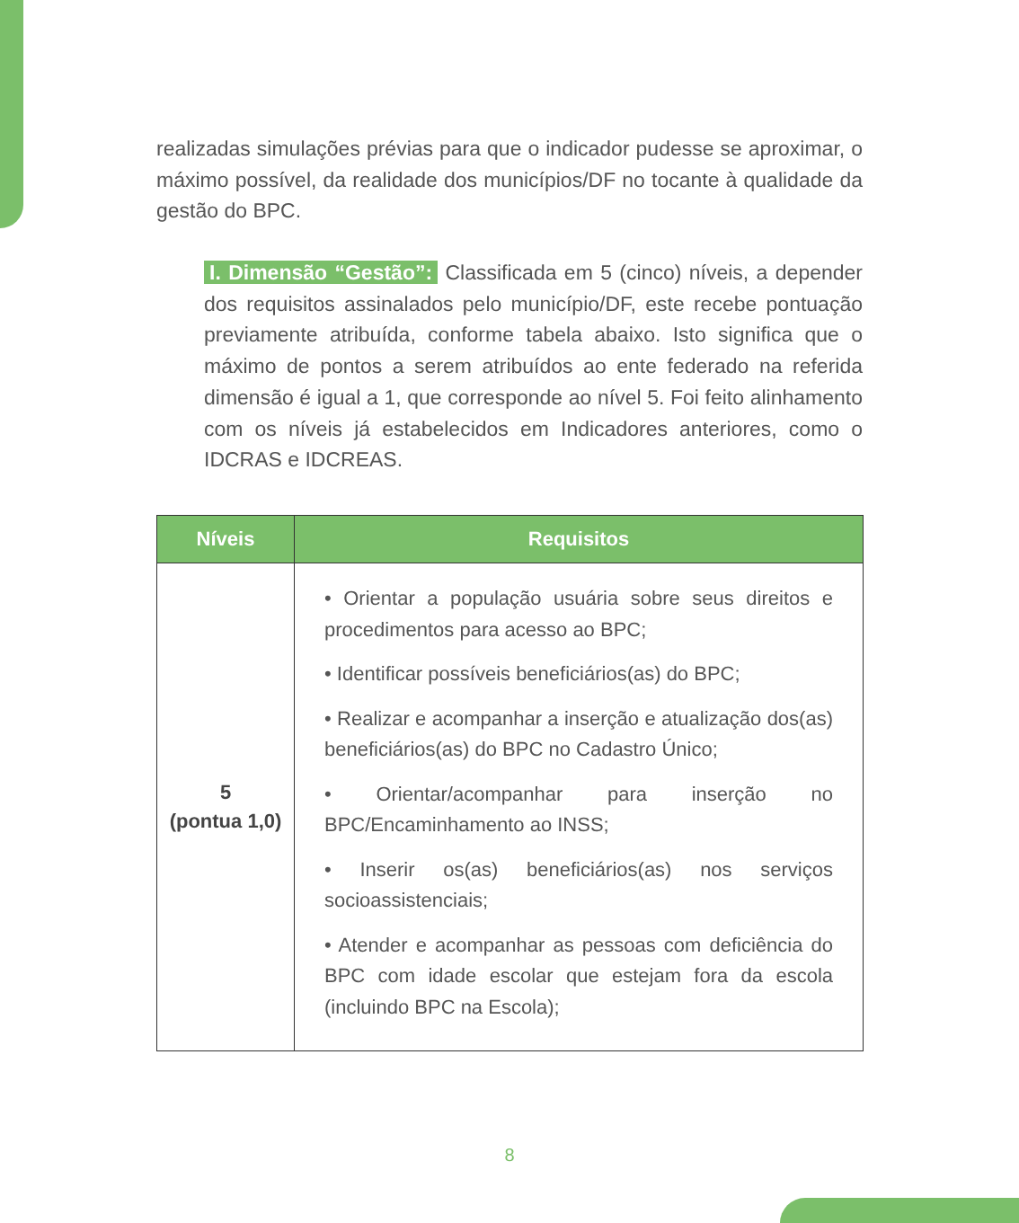realizadas simulações prévias para que o indicador pudesse se aproximar, o máximo possível, da realidade dos municípios/DF no tocante à qualidade da gestão do BPC.
I. Dimensão “Gestão”: Classificada em 5 (cinco) níveis, a depender dos requisitos assinalados pelo município/DF, este recebe pontuação previamente atribuída, conforme tabela abaixo. Isto significa que o máximo de pontos a serem atribuídos ao ente federado na referida dimensão é igual a 1, que corresponde ao nível 5. Foi feito alinhamento com os níveis já estabelecidos em Indicadores anteriores, como o IDCRAS e IDCREAS.
| Níveis | Requisitos |
| --- | --- |
| 5 (pontua 1,0) | • Orientar a população usuária sobre seus direitos e procedimentos para acesso ao BPC; • Identificar possíveis beneficiários(as) do BPC; • Realizar e acompanhar a inserção e atualização dos(as) beneficiários(as) do BPC no Cadastro Único; • Orientar/acompanhar para inserção no BPC/Encaminhamento ao INSS; • Inserir os(as) beneficiários(as) nos serviços socioassistenciais; • Atender e acompanhar as pessoas com deficiência do BPC com idade escolar que estejam fora da escola (incluindo BPC na Escola); |
8